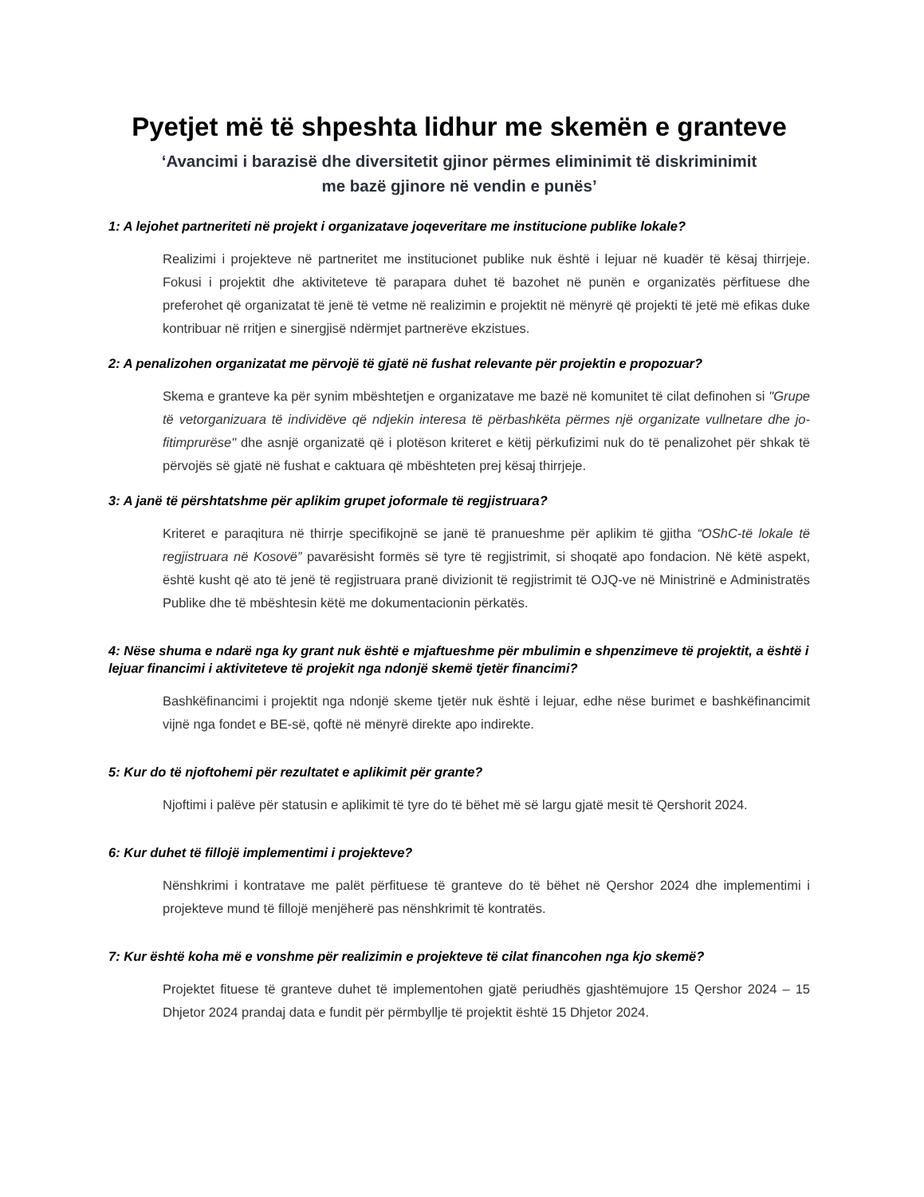Pyetjet më të shpeshta lidhur me skemën e granteve
‘Avancimi i barazisë dhe diversitetit gjinor përmes eliminimit të diskriminimit
me bazë gjinore në vendin e punës’
1: A lejohet partneriteti në projekt i organizatave joqeveritare me institucione publike lokale?
Realizimi i projekteve në partneritet me institucionet publike nuk është i lejuar në kuadër të kësaj thirrjeje. Fokusi i projektit dhe aktiviteteve të parapara duhet të bazohet në punën e organizatës përfituese dhe preferohet që organizatat të jenë të vetme në realizimin e projektit në mënyrë që projekti të jetë më efikas duke kontribuar në rritjen e sinergjisë ndërmjet partnerëve ekzistues.
2: A penalizohen organizatat me përvojë të gjatë në fushat relevante për projektin e propozuar?
Skema e granteve ka për synim mbështetjen e organizatave me bazë në komunitet të cilat definohen si "Grupe të vetorganizuara të individëve që ndjekin interesa të përbashkëta përmes një organizate vullnetare dhe jo-fitimprurëse" dhe asnjë organizatë që i plotëson kriteret e këtij përkufizimi nuk do të penalizohet për shkak të përvojës së gjatë në fushat e caktuara që mbështeten prej kësaj thirrjeje.
3: A janë të përshtatshme për aplikim grupet joformale të regjistruara?
Kriteret e paraqitura në thirrje specifikojnë se janë të pranueshme për aplikim të gjitha “OShC-të lokale të regjistruara në Kosovë” pavarësisht formës së tyre të regjistrimit, si shoqatë apo fondacion. Në këtë aspekt, është kusht që ato të jenë të regjistruara pranë divizionit të regjistrimit të OJQ-ve në Ministrinë e Administratës Publike dhe të mbështesin këtë me dokumentacionin përkatës.
4: Nëse shuma e ndarë nga ky grant nuk është e mjaftueshme për mbulimin e shpenzimeve të projektit, a është i lejuar financimi i aktiviteteve të projekit nga ndonjë skemë tjetër financimi?
Bashkëfinancimi i projektit nga ndonjë skeme tjetër nuk është i lejuar, edhe nëse burimet e bashkëfinancimit vijnë nga fondet e BE-së, qoftë në mënyrë direkte apo indirekte.
5: Kur do të njoftohemi për rezultatet e aplikimit për grante?
Njoftimi i palëve për statusin e aplikimit të tyre do të bëhet më së largu gjatë mesit të Qershorit 2024.
6: Kur duhet të fillojë implementimi i projekteve?
Nënshkrimi i kontratave me palët përfituese të granteve do të bëhet në Qershor 2024 dhe implementimi i projekteve mund të fillojë menjëherë pas nënshkrimit të kontratës.
7: Kur është koha më e vonshme për realizimin e projekteve të cilat financohen nga kjo skemë?
Projektet fituese të granteve duhet të implementohen gjatë periudhës gjashtëmujore 15 Qershor 2024 – 15 Dhjetor 2024 prandaj data e fundit për përmbyllje të projektit është 15 Dhjetor 2024.